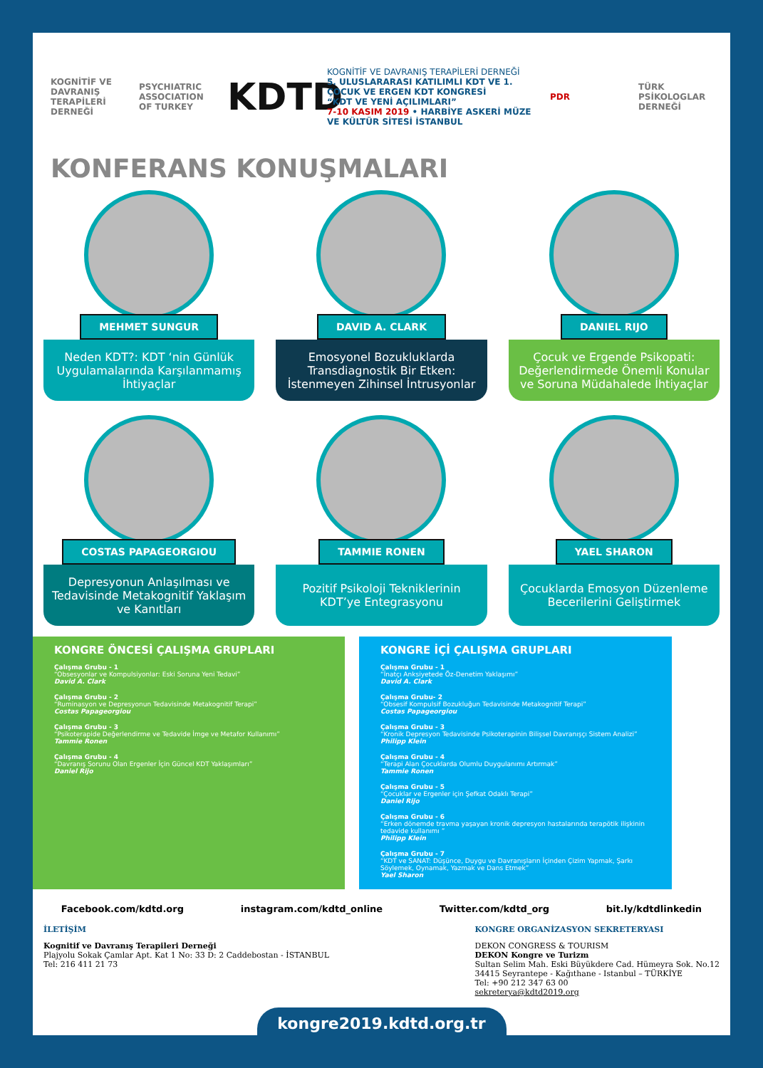KOGNİTİF VE DAVRANIŞ TERAPİLERİ DERNEĞİ
PSYCHIATRIC ASSOCIATION OF TURKEY
KDTD
KOGNİTİF VE DAVRANIŞ TERAPİLERİ DERNEĞİ
5. ULUSLARARASI KATILIMLI KDT VE 1. ÇOCUK VE ERGEN KDT KONGRESİ
“KDT VE YENİ AÇILIMLARI”
7-10 KASIM 2019 • HARBİYE ASKERİ MÜZE VE KÜLTÜR SİTESİ İSTANBUL
PDR
TÜRK PSİKOLOGLAR DERNEĞİ
KONFERANS KONUŞMALARI
MEHMET SUNGUR
Neden KDT?: KDT ‘nin Günlük Uygulamalarında Karşılanmamış İhtiyaçlar
DAVID A. CLARK
Emosyonel Bozukluklarda Transdiagnostik Bir Etken: İstenmeyen Zihinsel İntrusyonlar
DANIEL RIJO
Çocuk ve Ergende Psikopati: Değerlendirmede Önemli Konular ve Soruna Müdahalede İhtiyaçlar
COSTAS PAPAGEORGIOU
Depresyonun Anlaşılması ve Tedavisinde Metakognitif Yaklaşım ve Kanıtları
TAMMIE RONEN
Pozitif Psikoloji Tekniklerinin KDT’ye Entegrasyonu
YAEL SHARON
Çocuklarda Emosyon Düzenleme Becerilerini Geliştirmek
KONGRE ÖNCESİ ÇALIŞMA GRUPLARI
Çalışma Grubu - 1
“Obsesyonlar ve Kompulsiyonlar: Eski Soruna Yeni Tedavi”
David A. Clark
Çalışma Grubu - 2
“Ruminasyon ve Depresyonun Tedavisinde Metakognitif Terapi”
Costas Papageorgiou
Çalışma Grubu - 3
“Psikoterapide Değerlendirme ve Tedavide İmge ve Metafor Kullanımı”
Tammie Ronen
Çalışma Grubu - 4
“Davranış Sorunu Olan Ergenler İçin Güncel KDT Yaklaşımları”
Daniel Rijo
KONGRE İÇİ ÇALIŞMA GRUPLARI
Çalışma Grubu - 1
“İnatçı Anksiyetede Öz-Denetim Yaklaşımı”
David A. Clark
Çalışma Grubu- 2
“Obsesif Kompulsif Bozukluğun Tedavisinde Metakognitif Terapi”
Costas Papageorgiou
Çalışma Grubu - 3
“Kronik Depresyon Tedavisinde Psikoterapinin Bilişsel Davranışçı Sistem Analizi”
Philipp Klein
Çalışma Grubu - 4
“Terapi Alan Çocuklarda Olumlu Duygulanımı Artırmak”
Tammie Ronen
Çalışma Grubu - 5
“Çocuklar ve Ergenler için Şefkat Odaklı Terapi”
Daniel Rijo
Çalışma Grubu - 6
“Erken dönemde travma yaşayan kronik depresyon hastalarında terapötik ilişkinin tedavide kullanımı ”
Philipp Klein
Çalışma Grubu - 7
“KDT ve SANAT: Düşünce, Duygu ve Davranışların İçinden Çizim Yapmak, Şarkı Söylemek, Oynamak, Yazmak ve Dans Etmek”
Yael Sharon
Facebook.com/kdtd.org instagram.com/kdtd_online Twitter.com/kdtd_org bit.ly/kdtdlinkedin
İLETİŞİM
Kognitif ve Davranış Terapileri Derneği
Plajyolu Sokak Çamlar Apt. Kat 1 No: 33 D: 2 Caddebostan - İSTANBUL
Tel: 216 411 21 73
KONGRE ORGANİZASYON SEKRETERYASI
DEKON CONGRESS & TOURISM
DEKON Kongre ve Turizm
Sultan Selim Mah. Eski Büyükdere Cad. Hümeyra Sok. No.12
34415 Seyrantepe - Kağıthane - Istanbul – TÜRKİYE
Tel: +90 212 347 63 00
sekreterya@kdtd2019.org
kongre2019.kdtd.org.tr